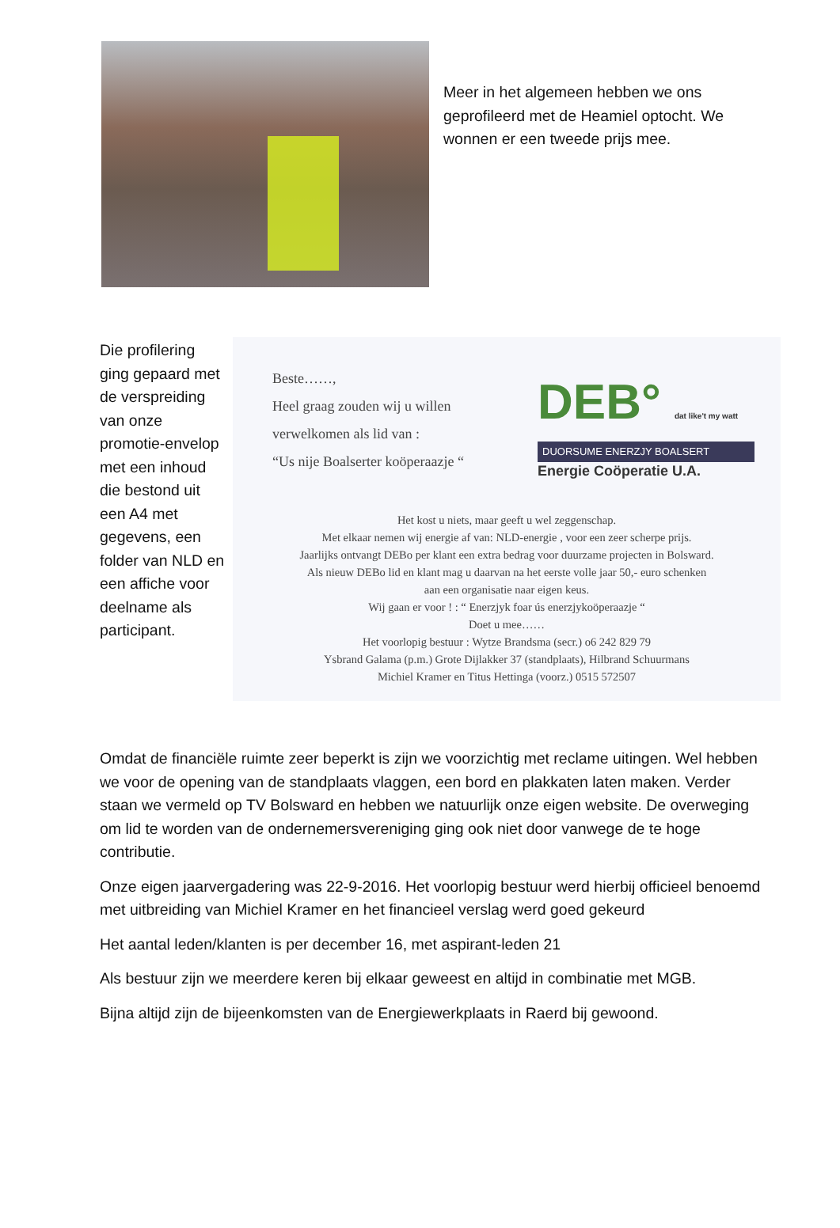Meer in het algemeen hebben we ons geprofileerd met de Heamiel optocht. We wonnen er een tweede prijs mee.
Die profilering ging gepaard met de verspreiding van onze promotie-envelop met een inhoud die bestond uit een A4 met gegevens, een folder van NLD en een affiche voor deelname als participant.
Beste……,
Heel graag zouden wij u willen
verwelkomen als lid van :
“Us nije Boalserter koöperaazje “
DEB° dat like't my watt
DUORSUME ENERZJY BOALSERT
Energie Coöperatie U.A.
Het kost u niets, maar geeft u wel zeggenschap.
Met elkaar nemen wij energie af van: NLD-energie , voor een zeer scherpe prijs.
Jaarlijks ontvangt DEBo per klant een extra bedrag voor duurzame projecten in Bolsward.
Als nieuw DEBo lid en klant mag u daarvan na het eerste volle jaar 50,- euro schenken
aan een organisatie naar eigen keus.
Wij gaan er voor ! : “ Enerzjyk foar ús enerzjykoöperaazje “
Doet u mee……
Het voorlopig bestuur : Wytze Brandsma (secr.) o6 242 829 79
Ysbrand Galama (p.m.) Grote Dijlakker 37 (standplaats), Hilbrand Schuurmans
Michiel Kramer en Titus Hettinga (voorz.) 0515 572507
Omdat de financiële ruimte zeer beperkt is zijn we voorzichtig met reclame uitingen. Wel hebben we voor de opening van de standplaats vlaggen, een bord en plakkaten laten maken. Verder staan we vermeld op TV Bolsward en hebben we natuurlijk onze eigen website. De overweging om lid te worden van de ondernemersvereniging ging ook niet door vanwege de te hoge contributie.
Onze eigen jaarvergadering was 22-9-2016. Het voorlopig bestuur werd hierbij officieel benoemd met uitbreiding van Michiel Kramer en het financieel verslag werd goed gekeurd
Het aantal leden/klanten is per december 16, met aspirant-leden 21
Als bestuur zijn we meerdere keren bij elkaar geweest en altijd in combinatie met MGB.
Bijna altijd zijn de bijeenkomsten van de Energiewerkplaats in Raerd bij gewoond.